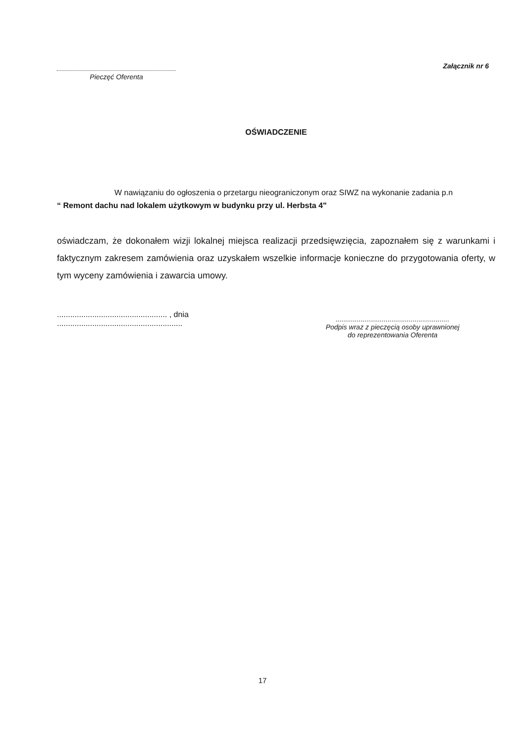Pieczęć Oferenta
Załącznik nr 6
OŚWIADCZENIE
W nawiązaniu do ogłoszenia o przetargu nieograniczonym oraz SIWZ na wykonanie zadania p.n
“ Remont dachu nad lokalem użytkowym w budynku przy ul. Herbsta 4"
oświadczam, że dokonałem wizji lokalnej miejsca realizacji przedsięwzięcia, zapoznałem się z warunkami i faktycznym zakresem zamówienia oraz uzyskałem wszelkie informacje konieczne do przygotowania oferty, w tym wyceny zamówienia i zawarcia umowy.
.................................................. , dnia .........................................................
...........................................................
Podpis wraz z pieczęcią osoby uprawnionej
do reprezentowania Oferenta
17